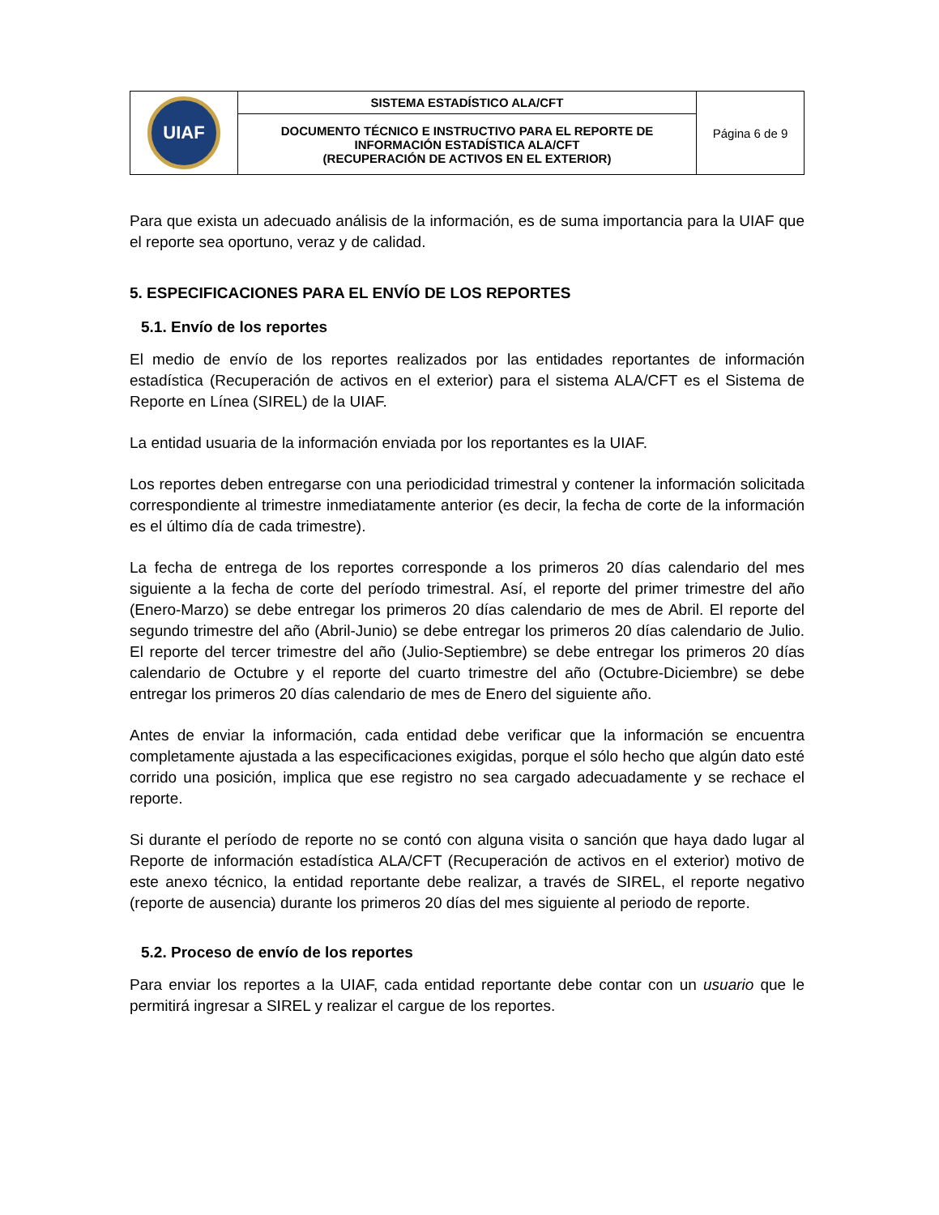| UIAF | SISTEMA ESTADÍSTICO ALA/CFT | Página 6 de 9 |
| | DOCUMENTO TÉCNICO E INSTRUCTIVO PARA EL REPORTE DE INFORMACIÓN ESTADÍSTICA ALA/CFT (RECUPERACIÓN DE ACTIVOS EN EL EXTERIOR) | |
Para que exista un adecuado análisis de la información, es de suma importancia para la UIAF que el reporte sea oportuno, veraz y de calidad.
5. ESPECIFICACIONES PARA EL ENVÍO DE LOS REPORTES
5.1. Envío de los reportes
El medio de envío de los reportes realizados por las entidades reportantes de información estadística (Recuperación de activos en el exterior) para el sistema ALA/CFT es el Sistema de Reporte en Línea (SIREL) de la UIAF.
La entidad usuaria de la información enviada por los reportantes es la UIAF.
Los reportes deben entregarse con una periodicidad trimestral y contener la información solicitada correspondiente al trimestre inmediatamente anterior (es decir, la fecha de corte de la información es el último día de cada trimestre).
La fecha de entrega de los reportes corresponde a los primeros 20 días calendario del mes siguiente a la fecha de corte del período trimestral. Así, el reporte del primer trimestre del año (Enero-Marzo) se debe entregar los primeros 20 días calendario de mes de Abril. El reporte del segundo trimestre del año (Abril-Junio) se debe entregar los primeros 20 días calendario de Julio. El reporte del tercer trimestre del año (Julio-Septiembre) se debe entregar los primeros 20 días calendario de Octubre y el reporte del cuarto trimestre del año (Octubre-Diciembre) se debe entregar los primeros 20 días calendario de mes de Enero del siguiente año.
Antes de enviar la información, cada entidad debe verificar que la información se encuentra completamente ajustada a las especificaciones exigidas, porque el sólo hecho que algún dato esté corrido una posición, implica que ese registro no sea cargado adecuadamente y se rechace el reporte.
Si durante el período de reporte no se contó con alguna visita o sanción que haya dado lugar al Reporte de información estadística ALA/CFT (Recuperación de activos en el exterior) motivo de este anexo técnico, la entidad reportante debe realizar, a través de SIREL, el reporte negativo (reporte de ausencia) durante los primeros 20 días del mes siguiente al periodo de reporte.
5.2. Proceso de envío de los reportes
Para enviar los reportes a la UIAF, cada entidad reportante debe contar con un usuario que le permitirá ingresar a SIREL y realizar el cargue de los reportes.